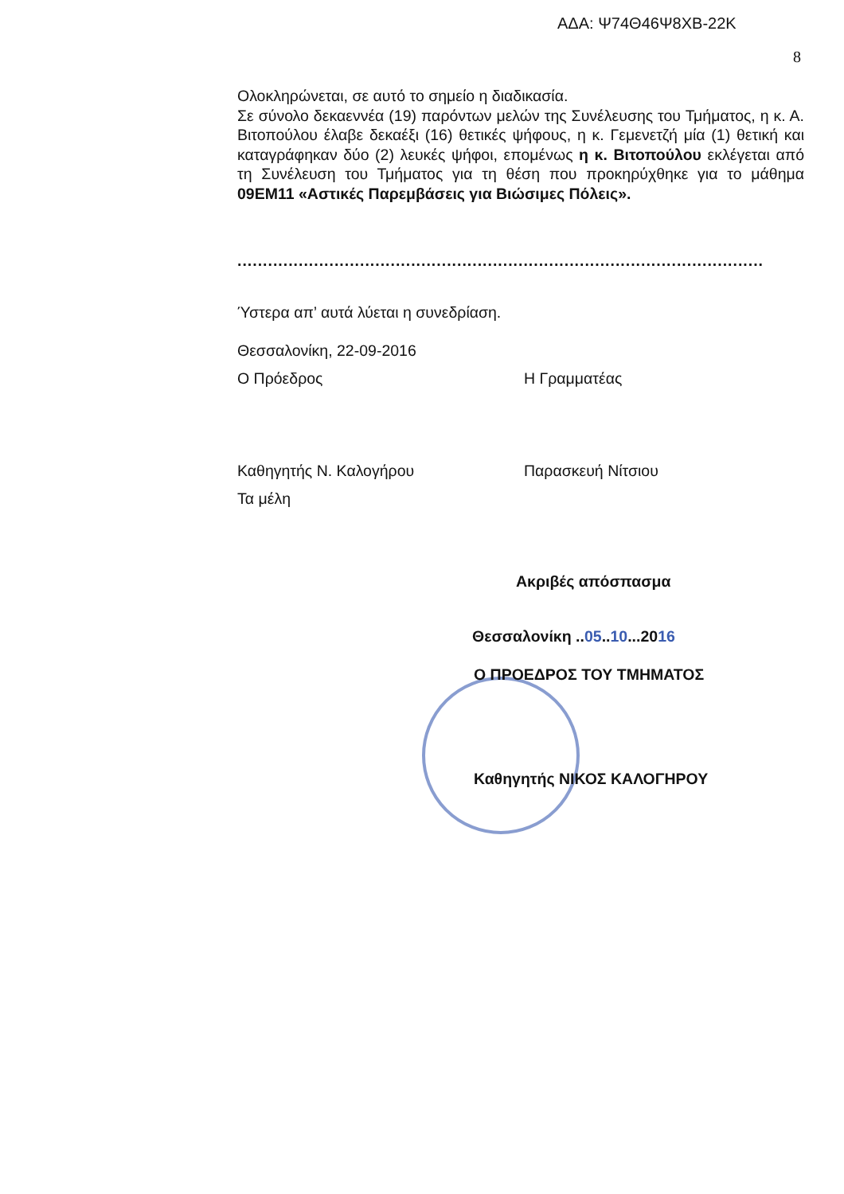ΑΔΑ: Ψ74Θ46Ψ8ΧΒ-22Κ
8
Ολοκληρώνεται, σε αυτό το σημείο η διαδικασία.
Σε σύνολο δεκαεννέα (19) παρόντων μελών της Συνέλευσης του Τμήματος, η κ. Α. Βιτοπούλου έλαβε δεκαέξι (16) θετικές ψήφους, η κ. Γεμενετζή μία (1) θετική και καταγράφηκαν δύο (2) λευκές ψήφοι, επομένως η κ. Βιτοπούλου εκλέγεται από τη Συνέλευση του Τμήματος για τη θέση που προκηρύχθηκε για το μάθημα 09ΕΜ11 «Αστικές Παρεμβάσεις για Βιώσιμες Πόλεις».
.......................................................................................................
Ύστερα απ’ αυτά λύεται η συνεδρίαση.
Θεσσαλονίκη, 22-09-2016
Ο Πρόεδρος Η Γραμματέας
Καθηγητής Ν. Καλογήρου Παρασκευή Νίτσιου
Τα μέλη
Ακριβές απόσπασμα
Θεσσαλονίκη ..05..10...2016
Ο ΠΡΟΕΔΡΟΣ ΤΟΥ ΤΜΗΜΑΤΟΣ
Καθηγητής ΝΙΚΟΣ ΚΑΛΟΓΗΡΟΥ